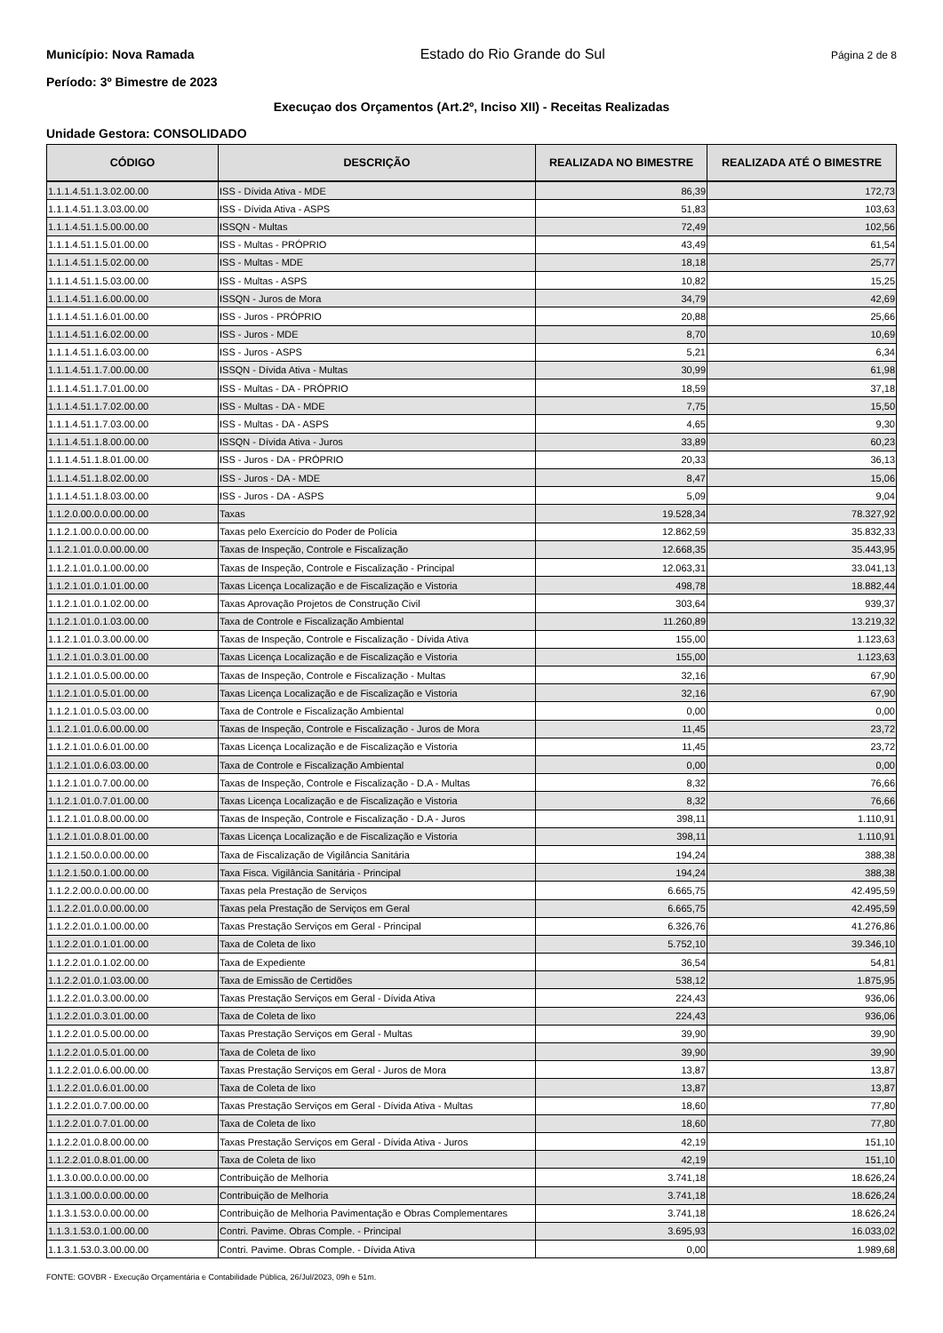Município: Nova Ramada Estado do Rio Grande do Sul Página 2 de 8
Período: 3º Bimestre de 2023
Execuçao dos Orçamentos (Art.2º, Inciso XII) - Receitas Realizadas
Unidade Gestora: CONSOLIDADO
| CÓDIGO | DESCRIÇÃO | REALIZADA NO BIMESTRE | REALIZADA ATÉ O BIMESTRE |
| --- | --- | --- | --- |
| 1.1.1.4.51.1.3.02.00.00 | ISS - Dívida Ativa - MDE | 86,39 | 172,73 |
| 1.1.1.4.51.1.3.03.00.00 | ISS - Dívida Ativa - ASPS | 51,83 | 103,63 |
| 1.1.1.4.51.1.5.00.00.00 | ISSQN - Multas | 72,49 | 102,56 |
| 1.1.1.4.51.1.5.01.00.00 | ISS - Multas - PRÓPRIO | 43,49 | 61,54 |
| 1.1.1.4.51.1.5.02.00.00 | ISS - Multas - MDE | 18,18 | 25,77 |
| 1.1.1.4.51.1.5.03.00.00 | ISS - Multas - ASPS | 10,82 | 15,25 |
| 1.1.1.4.51.1.6.00.00.00 | ISSQN - Juros de Mora | 34,79 | 42,69 |
| 1.1.1.4.51.1.6.01.00.00 | ISS - Juros - PRÓPRIO | 20,88 | 25,66 |
| 1.1.1.4.51.1.6.02.00.00 | ISS - Juros - MDE | 8,70 | 10,69 |
| 1.1.1.4.51.1.6.03.00.00 | ISS - Juros - ASPS | 5,21 | 6,34 |
| 1.1.1.4.51.1.7.00.00.00 | ISSQN - Dívida Ativa - Multas | 30,99 | 61,98 |
| 1.1.1.4.51.1.7.01.00.00 | ISS - Multas - DA - PRÓPRIO | 18,59 | 37,18 |
| 1.1.1.4.51.1.7.02.00.00 | ISS - Multas - DA - MDE | 7,75 | 15,50 |
| 1.1.1.4.51.1.7.03.00.00 | ISS - Multas - DA - ASPS | 4,65 | 9,30 |
| 1.1.1.4.51.1.8.00.00.00 | ISSQN - Dívida Ativa - Juros | 33,89 | 60,23 |
| 1.1.1.4.51.1.8.01.00.00 | ISS - Juros - DA - PRÓPRIO | 20,33 | 36,13 |
| 1.1.1.4.51.1.8.02.00.00 | ISS - Juros - DA - MDE | 8,47 | 15,06 |
| 1.1.1.4.51.1.8.03.00.00 | ISS - Juros - DA - ASPS | 5,09 | 9,04 |
| 1.1.2.0.00.0.0.00.00.00 | Taxas | 19.528,34 | 78.327,92 |
| 1.1.2.1.00.0.0.00.00.00 | Taxas pelo Exercício do Poder de Polícia | 12.862,59 | 35.832,33 |
| 1.1.2.1.01.0.0.00.00.00 | Taxas de Inspeção, Controle e Fiscalização | 12.668,35 | 35.443,95 |
| 1.1.2.1.01.0.1.00.00.00 | Taxas de Inspeção, Controle e Fiscalização - Principal | 12.063,31 | 33.041,13 |
| 1.1.2.1.01.0.1.01.00.00 | Taxas Licença Localização e de Fiscalização e Vistoria | 498,78 | 18.882,44 |
| 1.1.2.1.01.0.1.02.00.00 | Taxas Aprovação Projetos de Construção Civil | 303,64 | 939,37 |
| 1.1.2.1.01.0.1.03.00.00 | Taxa de Controle e Fiscalização Ambiental | 11.260,89 | 13.219,32 |
| 1.1.2.1.01.0.3.00.00.00 | Taxas de Inspeção, Controle e Fiscalização - Dívida Ativa | 155,00 | 1.123,63 |
| 1.1.2.1.01.0.3.01.00.00 | Taxas Licença Localização e de Fiscalização e Vistoria | 155,00 | 1.123,63 |
| 1.1.2.1.01.0.5.00.00.00 | Taxas de Inspeção, Controle e Fiscalização - Multas | 32,16 | 67,90 |
| 1.1.2.1.01.0.5.01.00.00 | Taxas Licença Localização e de Fiscalização e Vistoria | 32,16 | 67,90 |
| 1.1.2.1.01.0.5.03.00.00 | Taxa de Controle e Fiscalização Ambiental | 0,00 | 0,00 |
| 1.1.2.1.01.0.6.00.00.00 | Taxas de Inspeção, Controle e Fiscalização - Juros de Mora | 11,45 | 23,72 |
| 1.1.2.1.01.0.6.01.00.00 | Taxas Licença Localização e de Fiscalização e Vistoria | 11,45 | 23,72 |
| 1.1.2.1.01.0.6.03.00.00 | Taxa de Controle e Fiscalização Ambiental | 0,00 | 0,00 |
| 1.1.2.1.01.0.7.00.00.00 | Taxas de Inspeção, Controle e Fiscalização - D.A - Multas | 8,32 | 76,66 |
| 1.1.2.1.01.0.7.01.00.00 | Taxas Licença Localização e de Fiscalização e Vistoria | 8,32 | 76,66 |
| 1.1.2.1.01.0.8.00.00.00 | Taxas de Inspeção, Controle e Fiscalização - D.A - Juros | 398,11 | 1.110,91 |
| 1.1.2.1.01.0.8.01.00.00 | Taxas Licença Localização e de Fiscalização e Vistoria | 398,11 | 1.110,91 |
| 1.1.2.1.50.0.0.00.00.00 | Taxa de Fiscalização de Vigilância Sanitária | 194,24 | 388,38 |
| 1.1.2.1.50.0.1.00.00.00 | Taxa Fisca. Vigilância Sanitária - Principal | 194,24 | 388,38 |
| 1.1.2.2.00.0.0.00.00.00 | Taxas pela Prestação de Serviços | 6.665,75 | 42.495,59 |
| 1.1.2.2.01.0.0.00.00.00 | Taxas pela Prestação de Serviços em Geral | 6.665,75 | 42.495,59 |
| 1.1.2.2.01.0.1.00.00.00 | Taxas Prestação Serviços em Geral - Principal | 6.326,76 | 41.276,86 |
| 1.1.2.2.01.0.1.01.00.00 | Taxa de Coleta de lixo | 5.752,10 | 39.346,10 |
| 1.1.2.2.01.0.1.02.00.00 | Taxa de Expediente | 36,54 | 54,81 |
| 1.1.2.2.01.0.1.03.00.00 | Taxa de Emissão de Certidões | 538,12 | 1.875,95 |
| 1.1.2.2.01.0.3.00.00.00 | Taxas Prestação Serviços em Geral - Dívida Ativa | 224,43 | 936,06 |
| 1.1.2.2.01.0.3.01.00.00 | Taxa de Coleta de lixo | 224,43 | 936,06 |
| 1.1.2.2.01.0.5.00.00.00 | Taxas Prestação Serviços em Geral - Multas | 39,90 | 39,90 |
| 1.1.2.2.01.0.5.01.00.00 | Taxa de Coleta de lixo | 39,90 | 39,90 |
| 1.1.2.2.01.0.6.00.00.00 | Taxas Prestação Serviços em Geral - Juros de Mora | 13,87 | 13,87 |
| 1.1.2.2.01.0.6.01.00.00 | Taxa de Coleta de lixo | 13,87 | 13,87 |
| 1.1.2.2.01.0.7.00.00.00 | Taxas Prestação Serviços em Geral - Dívida Ativa - Multas | 18,60 | 77,80 |
| 1.1.2.2.01.0.7.01.00.00 | Taxa de Coleta de lixo | 18,60 | 77,80 |
| 1.1.2.2.01.0.8.00.00.00 | Taxas Prestação Serviços em Geral - Dívida Ativa - Juros | 42,19 | 151,10 |
| 1.1.2.2.01.0.8.01.00.00 | Taxa de Coleta de lixo | 42,19 | 151,10 |
| 1.1.3.0.00.0.0.00.00.00 | Contribuição de Melhoria | 3.741,18 | 18.626,24 |
| 1.1.3.1.00.0.0.00.00.00 | Contribuição de Melhoria | 3.741,18 | 18.626,24 |
| 1.1.3.1.53.0.0.00.00.00 | Contribuição de Melhoria Pavimentação e Obras Complementares | 3.741,18 | 18.626,24 |
| 1.1.3.1.53.0.1.00.00.00 | Contri. Pavime. Obras Comple. - Principal | 3.695,93 | 16.033,02 |
| 1.1.3.1.53.0.3.00.00.00 | Contri. Pavime. Obras Comple. - Dívida Ativa | 0,00 | 1.989,68 |
FONTE: GOVBR - Execução Orçamentária e Contabilidade Pública, 26/Jul/2023, 09h e 51m.